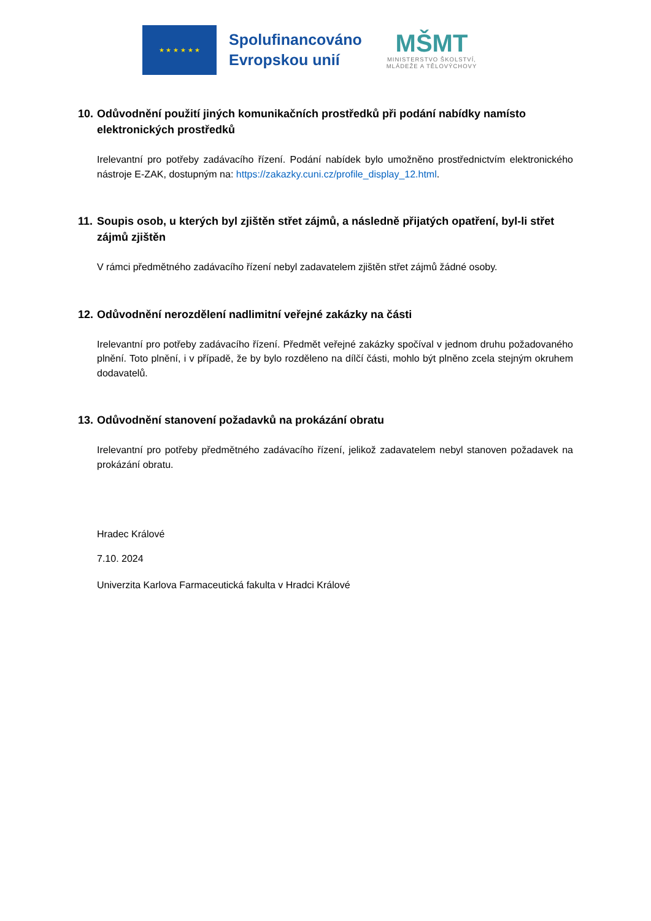★ ★ ★ ★ ★ ★
Spolufinancováno
Evropskou unií
MŠMT
MINISTERSTVO ŠKOLSTVÍ,
MLÁDEŽE A TĚLOVÝCHOVY
10. Odůvodnění použití jiných komunikačních prostředků při podání nabídky namísto elektronických prostředků
Irelevantní pro potřeby zadávacího řízení. Podání nabídek bylo umožněno prostřednictvím elektronického nástroje E-ZAK, dostupným na: https://zakazky.cuni.cz/profile_display_12.html.
11. Soupis osob, u kterých byl zjištěn střet zájmů, a následně přijatých opatření, byl-li střet zájmů zjištěn
V rámci předmětného zadávacího řízení nebyl zadavatelem zjištěn střet zájmů žádné osoby.
12. Odůvodnění nerozdělení nadlimitní veřejné zakázky na části
Irelevantní pro potřeby zadávacího řízení. Předmět veřejné zakázky spočíval v jednom druhu požadovaného plnění. Toto plnění, i v případě, že by bylo rozděleno na dílčí části, mohlo být plněno zcela stejným okruhem dodavatelů.
13. Odůvodnění stanovení požadavků na prokázání obratu
Irelevantní pro potřeby předmětného zadávacího řízení, jelikož zadavatelem nebyl stanoven požadavek na prokázání obratu.
Hradec Králové
7.10. 2024
Univerzita Karlova Farmaceutická fakulta v Hradci Králové